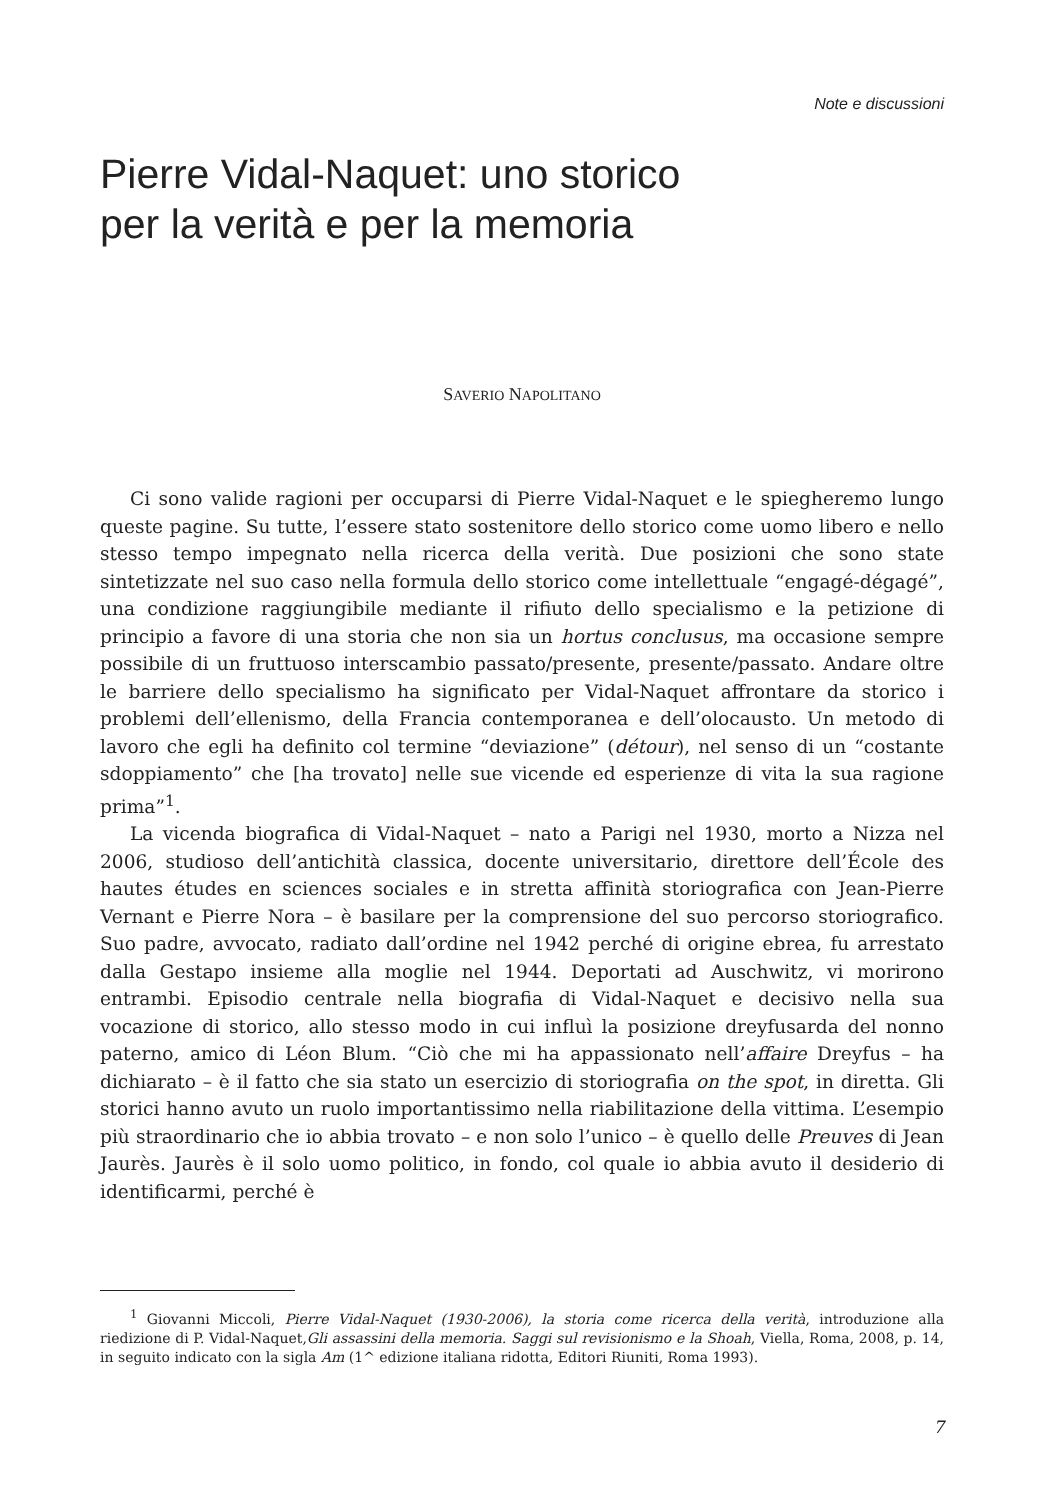Note e discussioni
Pierre Vidal-Naquet: uno storico
per la verità e per la memoria
SAVERIO NAPOLITANO
Ci sono valide ragioni per occuparsi di Pierre Vidal-Naquet e le spiegheremo lungo queste pagine. Su tutte, l’essere stato sostenitore dello storico come uomo libero e nello stesso tempo impegnato nella ricerca della verità. Due posizioni che sono state sintetizzate nel suo caso nella formula dello storico come intellettuale “engagé-dégagé”, una condizione raggiungibile mediante il rifiuto dello specialismo e la petizione di principio a favore di una storia che non sia un hortus conclusus, ma occasione sempre possibile di un fruttuoso interscambio passato/presente, presente/passato. Andare oltre le barriere dello specialismo ha significato per Vidal-Naquet affrontare da storico i problemi dell’ellenismo, della Francia contemporanea e dell’olocausto. Un metodo di lavoro che egli ha definito col termine “deviazione” (détour), nel senso di un “costante sdoppiamento” che [ha trovato] nelle sue vicende ed esperienze di vita la sua ragione prima”<sup>1</sup>.
La vicenda biografica di Vidal-Naquet – nato a Parigi nel 1930, morto a Nizza nel 2006, studioso dell’antichità classica, docente universitario, direttore dell’École des hautes études en sciences sociales e in stretta affinità storiografica con Jean-Pierre Vernant e Pierre Nora – è basilare per la comprensione del suo percorso storiografico. Suo padre, avvocato, radiato dall’ordine nel 1942 perché di origine ebrea, fu arrestato dalla Gestapo insieme alla moglie nel 1944. Deportati ad Auschwitz, vi morirono entrambi. Episodio centrale nella biografia di Vidal-Naquet e decisivo nella sua vocazione di storico, allo stesso modo in cui influì la posizione dreyfusarda del nonno paterno, amico di Léon Blum. “Ciò che mi ha appassionato nell’affaire Dreyfus – ha dichiarato – è il fatto che sia stato un esercizio di storiografia on the spot, in diretta. Gli storici hanno avuto un ruolo importantissimo nella riabilitazione della vittima. L’esempio più straordinario che io abbia trovato – e non solo l’unico – è quello delle Preuves di Jean Jaurès. Jaurès è il solo uomo politico, in fondo, col quale io abbia avuto il desiderio di identificarmi, perché è
<sup>1</sup> Giovanni Miccoli, Pierre Vidal-Naquet (1930-2006), la storia come ricerca della verità, introduzione alla riedizione di P. Vidal-Naquet,Gli assassini della memoria. Saggi sul revisionismo e la Shoah, Viella, Roma, 2008, p. 14, in seguito indicato con la sigla Am (1^ edizione italiana ridotta, Editori Riuniti, Roma 1993).
7